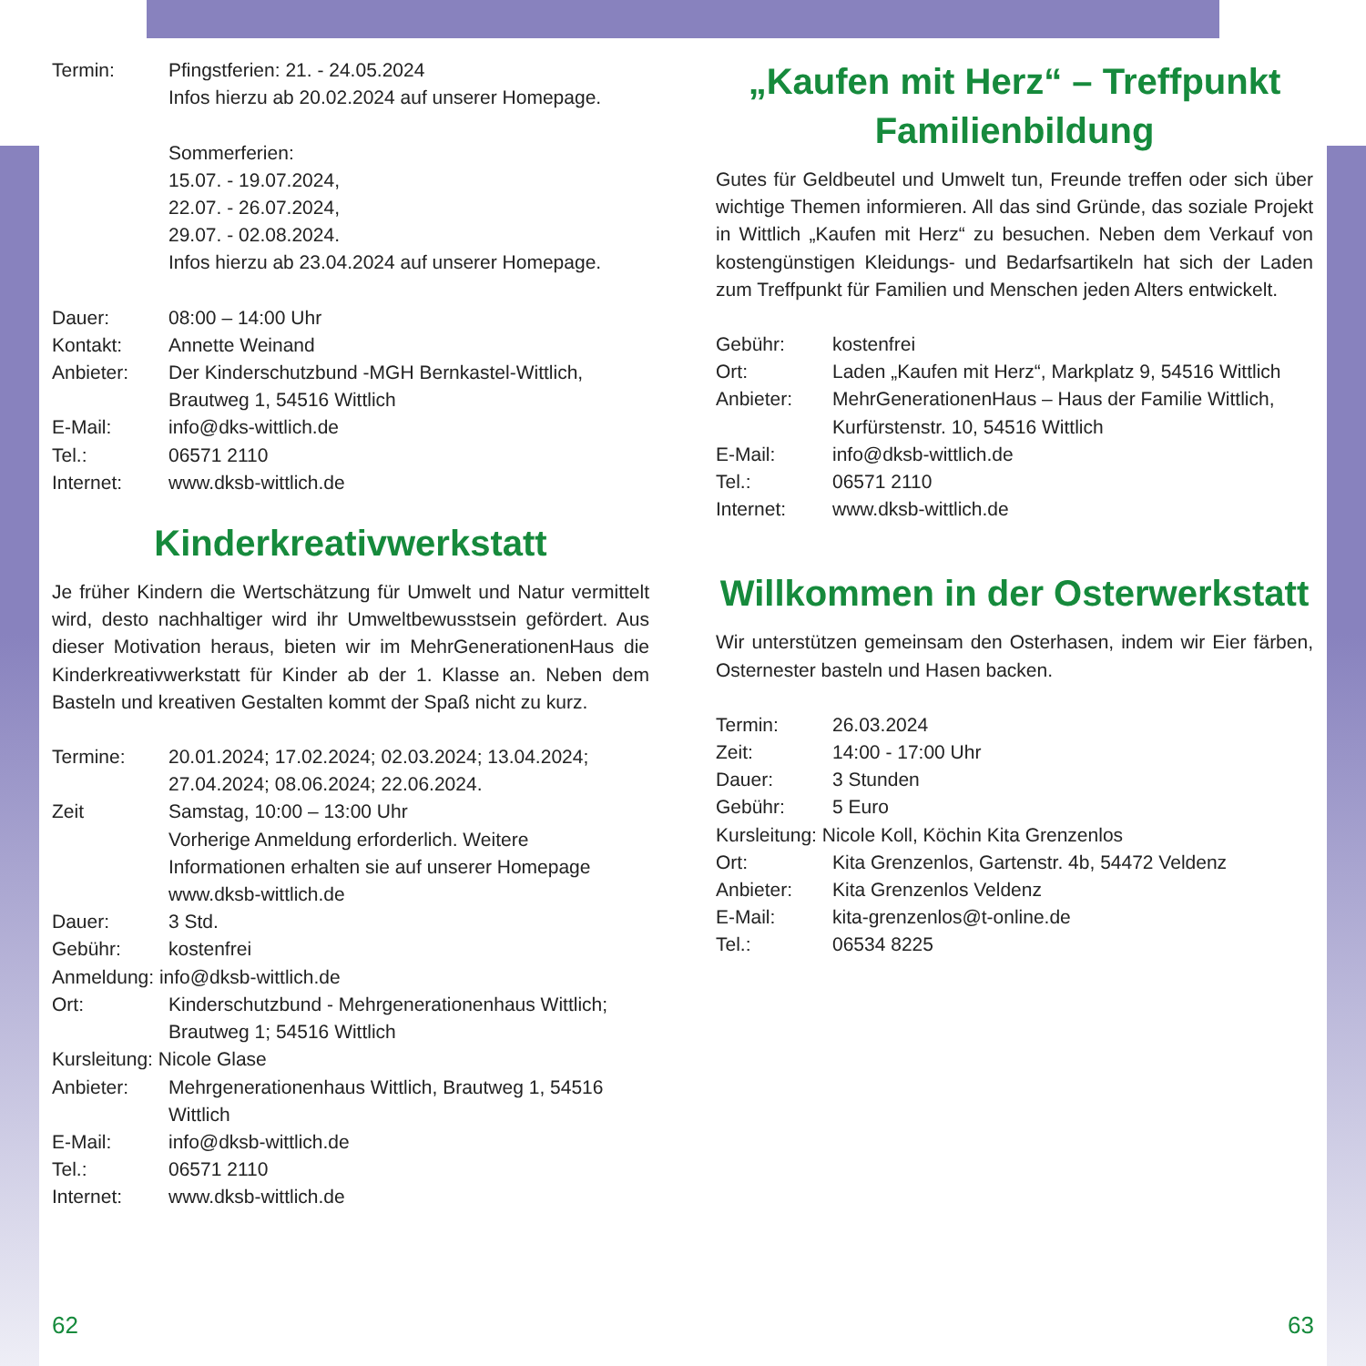Termin: Pfingstferien: 21. - 24.05.2024
Infos hierzu ab 20.02.2024 auf unserer Homepage.
Sommerferien:
15.07. - 19.07.2024,
22.07. - 26.07.2024,
29.07. - 02.08.2024.
Infos hierzu ab 23.04.2024 auf unserer Homepage.
Dauer: 08:00 – 14:00 Uhr
Kontakt: Annette Weinand
Anbieter: Der Kinderschutzbund -MGH Bernkastel-Wittlich, Brautweg 1, 54516 Wittlich
E-Mail: info@dks-wittlich.de
Tel.: 06571 2110
Internet: www.dksb-wittlich.de
Kinderkreativwerkstatt
Je früher Kindern die Wertschätzung für Umwelt und Natur vermittelt wird, desto nachhaltiger wird ihr Umweltbewusstsein gefördert. Aus dieser Motivation heraus, bieten wir im MehrGenerationenHaus die Kinderkreativwerkstatt für Kinder ab der 1. Klasse an. Neben dem Basteln und kreativen Gestalten kommt der Spaß nicht zu kurz.
Termine: 20.01.2024; 17.02.2024; 02.03.2024; 13.04.2024; 27.04.2024; 08.06.2024; 22.06.2024.
Zeit Samstag, 10:00 – 13:00 Uhr
Vorherige Anmeldung erforderlich. Weitere Informationen erhalten sie auf unserer Homepage www.dksb-wittlich.de
Dauer: 3 Std.
Gebühr: kostenfrei
Anmeldung: info@dksb-wittlich.de
Ort: Kinderschutzbund - Mehrgenerationenhaus Wittlich; Brautweg 1; 54516 Wittlich
Kursleitung: Nicole Glase
Anbieter: Mehrgenerationenhaus Wittlich, Brautweg 1, 54516 Wittlich
E-Mail: info@dksb-wittlich.de
Tel.: 06571 2110
Internet: www.dksb-wittlich.de
„Kaufen mit Herz“ – Treffpunkt Familienbildung
Gutes für Geldbeutel und Umwelt tun, Freunde treffen oder sich über wichtige Themen informieren. All das sind Gründe, das soziale Projekt in Wittlich „Kaufen mit Herz“ zu besuchen. Neben dem Verkauf von kostengünstigen Kleidungs- und Bedarfsartikeln hat sich der Laden zum Treffpunkt für Familien und Menschen jeden Alters entwickelt.
Gebühr: kostenfrei
Ort: Laden „Kaufen mit Herz“, Markplatz 9, 54516 Wittlich
Anbieter: MehrGenerationenHaus – Haus der Familie Wittlich, Kurfürstenstr. 10, 54516 Wittlich
E-Mail: info@dksb-wittlich.de
Tel.: 06571 2110
Internet: www.dksb-wittlich.de
Willkommen in der Osterwerkstatt
Wir unterstützen gemeinsam den Osterhasen, indem wir Eier färben, Osternester basteln und Hasen backen.
Termin: 26.03.2024
Zeit: 14:00 - 17:00 Uhr
Dauer: 3 Stunden
Gebühr: 5 Euro
Kursleitung: Nicole Koll, Köchin Kita Grenzenlos
Ort: Kita Grenzenlos, Gartenstr. 4b, 54472 Veldenz
Anbieter: Kita Grenzenlos Veldenz
E-Mail: kita-grenzenlos@t-online.de
Tel.: 06534 8225
62 63